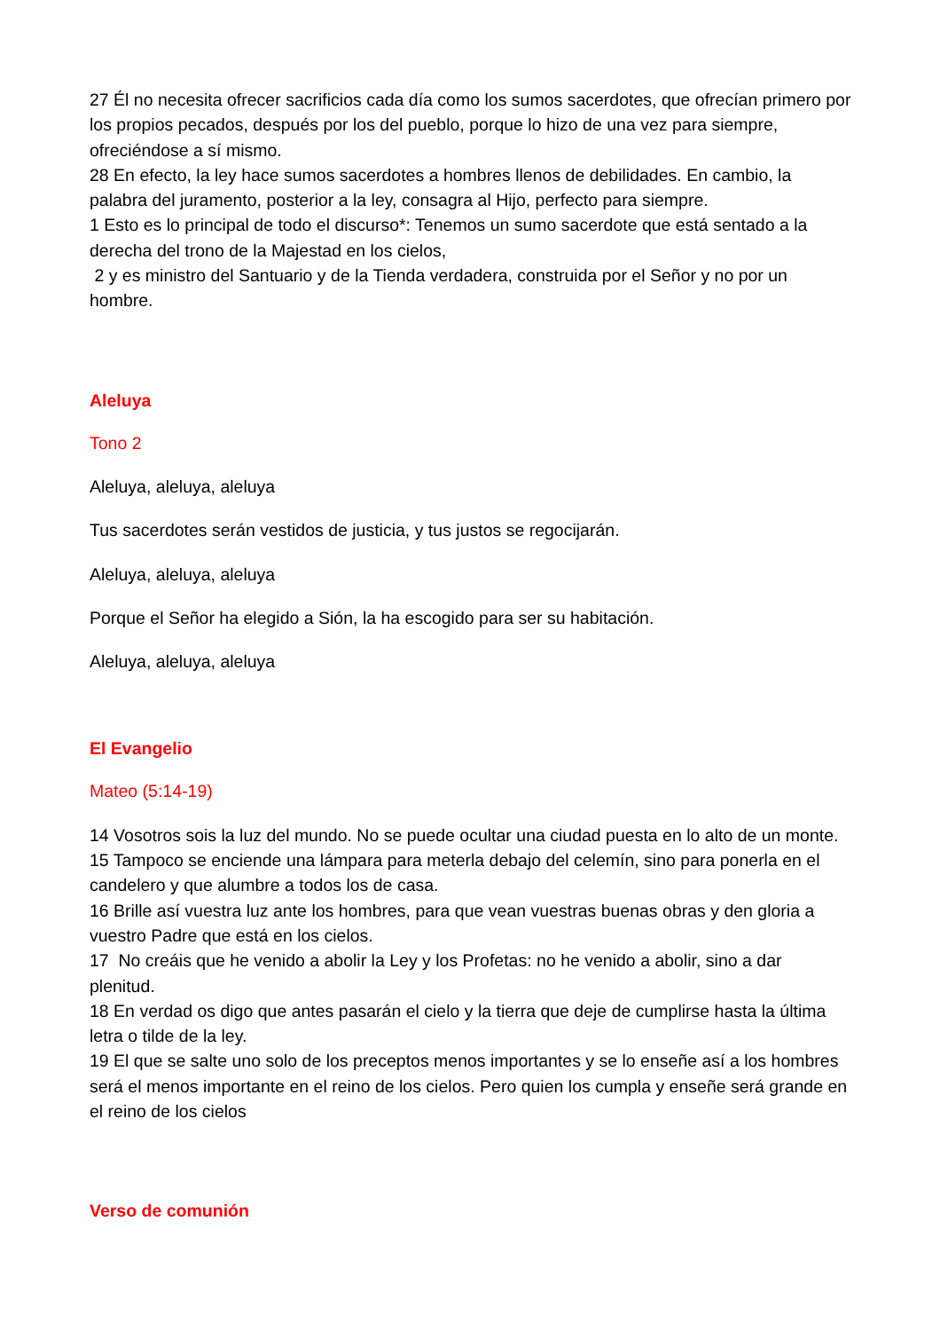27 Él no necesita ofrecer sacrificios cada día como los sumos sacerdotes, que ofrecían primero por los propios pecados, después por los del pueblo, porque lo hizo de una vez para siempre, ofreciéndose a sí mismo.
28 En efecto, la ley hace sumos sacerdotes a hombres llenos de debilidades. En cambio, la palabra del juramento, posterior a la ley, consagra al Hijo, perfecto para siempre.
1 Esto es lo principal de todo el discurso*: Tenemos un sumo sacerdote que está sentado a la derecha del trono de la Majestad en los cielos,
2 y es ministro del Santuario y de la Tienda verdadera, construida por el Señor y no por un hombre.
Aleluya
Tono 2
Aleluya, aleluya, aleluya
Tus sacerdotes serán vestidos de justicia, y tus justos se regocijarán.
Aleluya, aleluya, aleluya
Porque el Señor ha elegido a Sión, la ha escogido para ser su habitación.
Aleluya, aleluya, aleluya
El Evangelio
Mateo (5:14-19)
14 Vosotros sois la luz del mundo. No se puede ocultar una ciudad puesta en lo alto de un monte.
15 Tampoco se enciende una lámpara para meterla debajo del celemín, sino para ponerla en el candelero y que alumbre a todos los de casa.
16 Brille así vuestra luz ante los hombres, para que vean vuestras buenas obras y den gloria a vuestro Padre que está en los cielos.
17 No creáis que he venido a abolir la Ley y los Profetas: no he venido a abolir, sino a dar plenitud.
18 En verdad os digo que antes pasarán el cielo y la tierra que deje de cumplirse hasta la última letra o tilde de la ley.
19 El que se salte uno solo de los preceptos menos importantes y se lo enseñe así a los hombres será el menos importante en el reino de los cielos. Pero quien los cumpla y enseñe será grande en el reino de los cielos
Verso de comunión